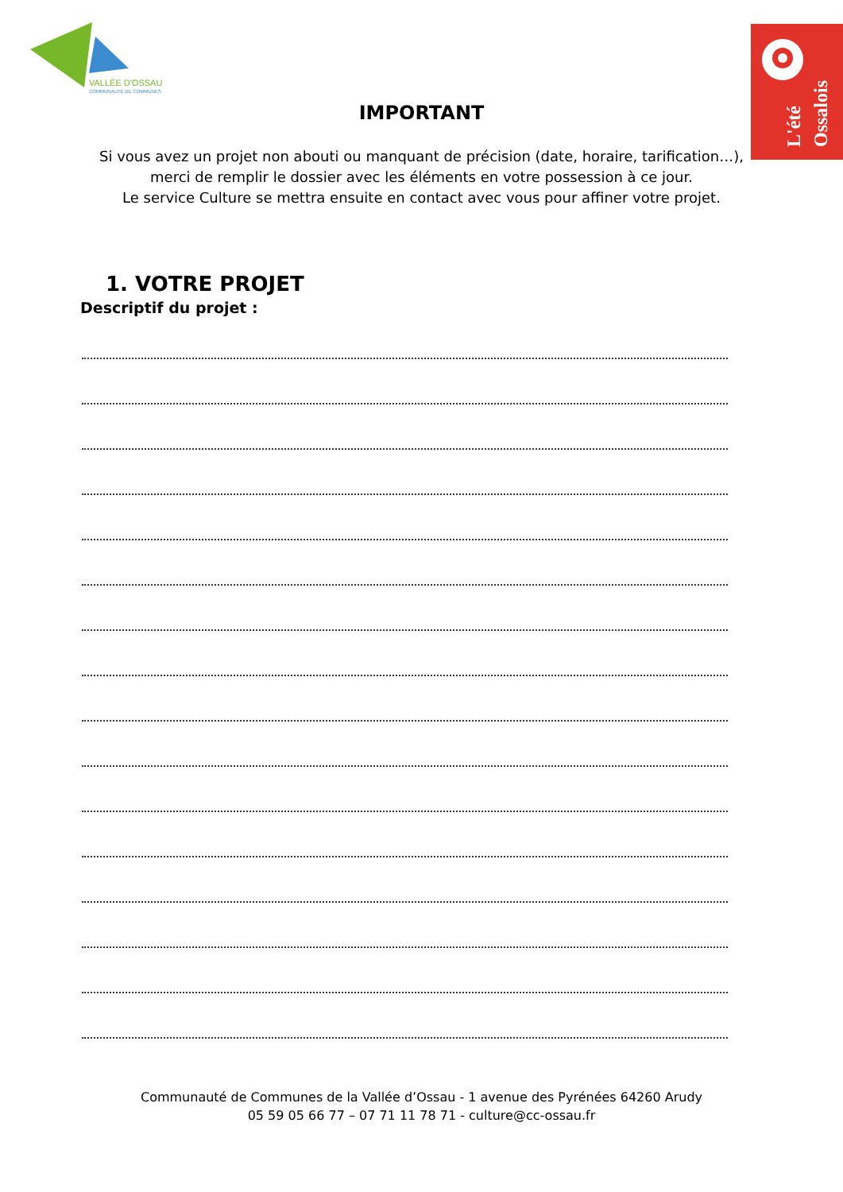VALLÉE D'OSSAU
COMMUNAUTÉ DE COMMUNES
L'été
Ossalois
IMPORTANT
Si vous avez un projet non abouti ou manquant de précision (date, horaire, tarification…),
merci de remplir le dossier avec les éléments en votre possession à ce jour.
Le service Culture se mettra ensuite en contact avec vous pour affiner votre projet.
1. VOTRE PROJET
Descriptif du projet :
Communauté de Communes de la Vallée d’Ossau - 1 avenue des Pyrénées 64260 Arudy
05 59 05 66 77 – 07 71 11 78 71 - culture@cc-ossau.fr